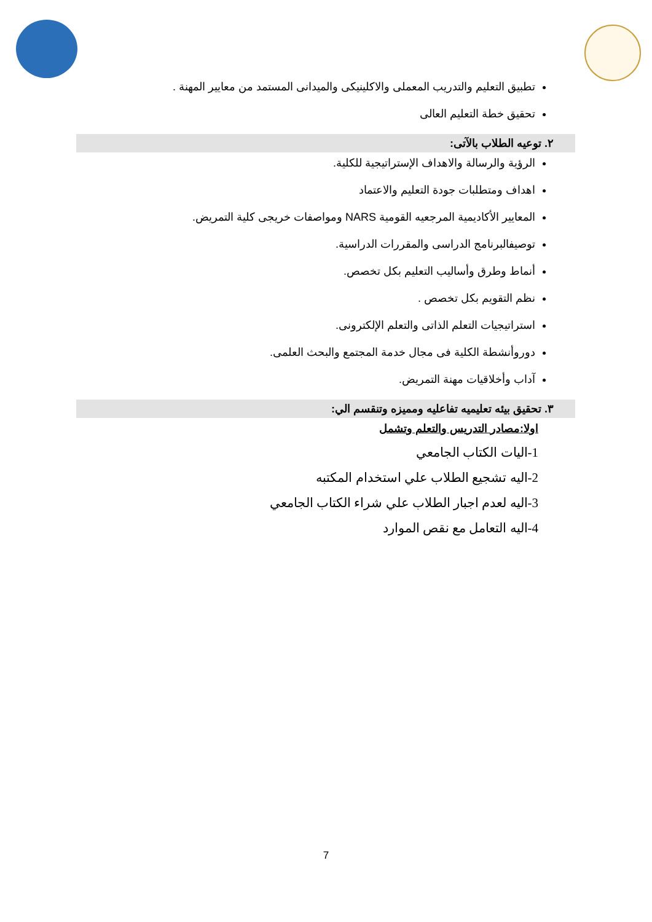تطبيق التعليم والتدريب المعملى والاكلينيكى والميدانى المستمد من معايير المهنة .
تحقيق خطة التعليم العالى
٢. توعيه الطلاب بالآتى:
الرؤية والرسالة والاهداف الإستراتيجية للكلية.
اهداف ومتطلبات جودة التعليم والاعتماد
المعايير الأكاديمية المرجعيه القومية NARS ومواصفات خريجى كلية التمريض.
توصيفالبرنامج الدراسى والمقررات الدراسية.
أنماط وطرق وأساليب التعليم بكل تخصص.
نظم التقويم بكل تخصص .
استراتيجيات التعلم الذاتى والتعلم الإلكترونى.
دوروأنشطة الكلية فى مجال خدمة المجتمع والبحث العلمى.
آداب وأخلاقيات مهنة التمريض.
٣. تحقيق بيئه تعليميه تفاعليه ومميزه وتنقسم الي:
اولا:مصادر التدريس والتعلم وتشمل
1-اليات الكتاب الجامعي
2-اليه تشجيع الطلاب علي استخدام المكتبه
3-اليه لعدم اجبار الطلاب علي شراء الكتاب الجامعي
4-اليه التعامل مع نقص الموارد
7